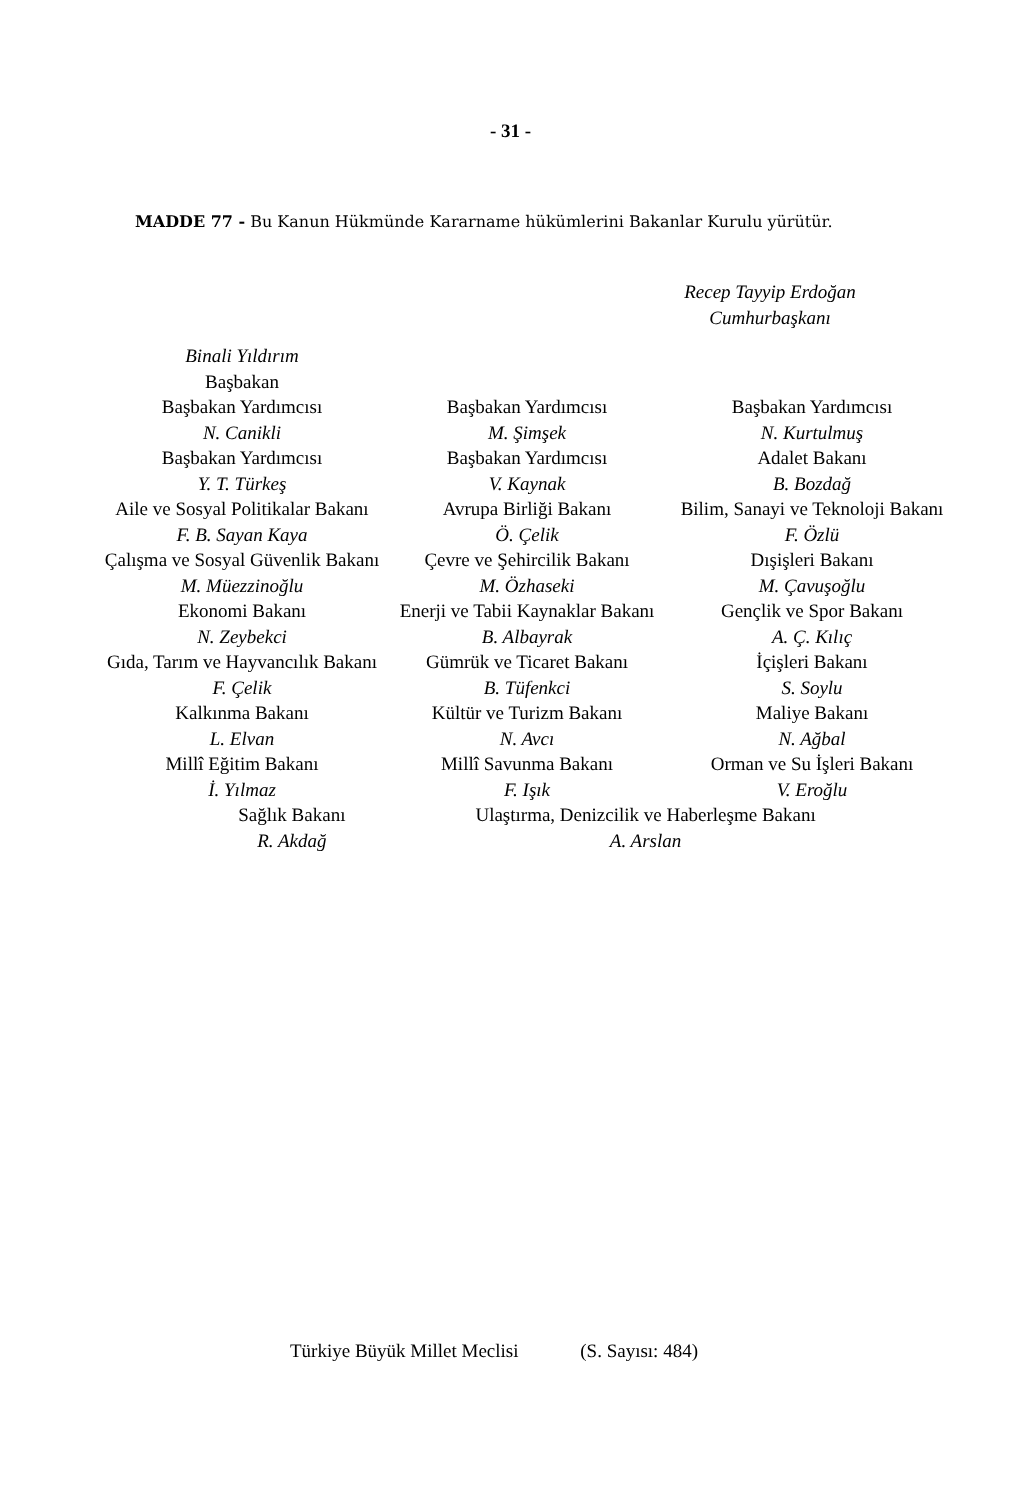- 31 -
MADDE 77 - Bu Kanun Hükmünde Kararname hükümlerini Bakanlar Kurulu yürütür.
Recep Tayyip Erdoğan
Cumhurbaşkanı
| Binali Yıldırım Başbakan | | |
| Başbakan Yardımcısı N. Canikli | Başbakan Yardımcısı M. Şimşek | Başbakan Yardımcısı N. Kurtulmuş |
| Başbakan Yardımcısı Y. T. Türkeş | Başbakan Yardımcısı V. Kaynak | Adalet Bakanı B. Bozdağ |
| Aile ve Sosyal Politikalar Bakanı F. B. Sayan Kaya | Avrupa Birliği Bakanı Ö. Çelik | Bilim, Sanayi ve Teknoloji Bakanı F. Özlü |
| Çalışma ve Sosyal Güvenlik Bakanı | Çevre ve Şehircilik Bakanı | Dışişleri Bakanı |
| M. Müezzinoğlu | M. Özhaseki | M. Çavuşoğlu |
| Ekonomi Bakanı N. Zeybekci | Enerji ve Tabii Kaynaklar Bakanı B. Albayrak | Gençlik ve Spor Bakanı A. Ç. Kılıç |
| Gıda, Tarım ve Hayvancılık Bakanı F. Çelik | Gümrük ve Ticaret Bakanı B. Tüfenkci | İçişleri Bakanı S. Soylu |
| Kalkınma Bakanı L. Elvan | Kültür ve Turizm Bakanı N. Avcı | Maliye Bakanı N. Ağbal |
| Millî Eğitim Bakanı İ. Yılmaz | Millî Savunma Bakanı F. Işık | Orman ve Su İşleri Bakanı V. Eroğlu |
| Sağlık Bakanı R. Akdağ Ulaştırma, Denizcilik ve Haberleşme Bakanı A. Arslan | | |
Türkiye Büyük Millet Meclisi (S. Sayısı: 484)